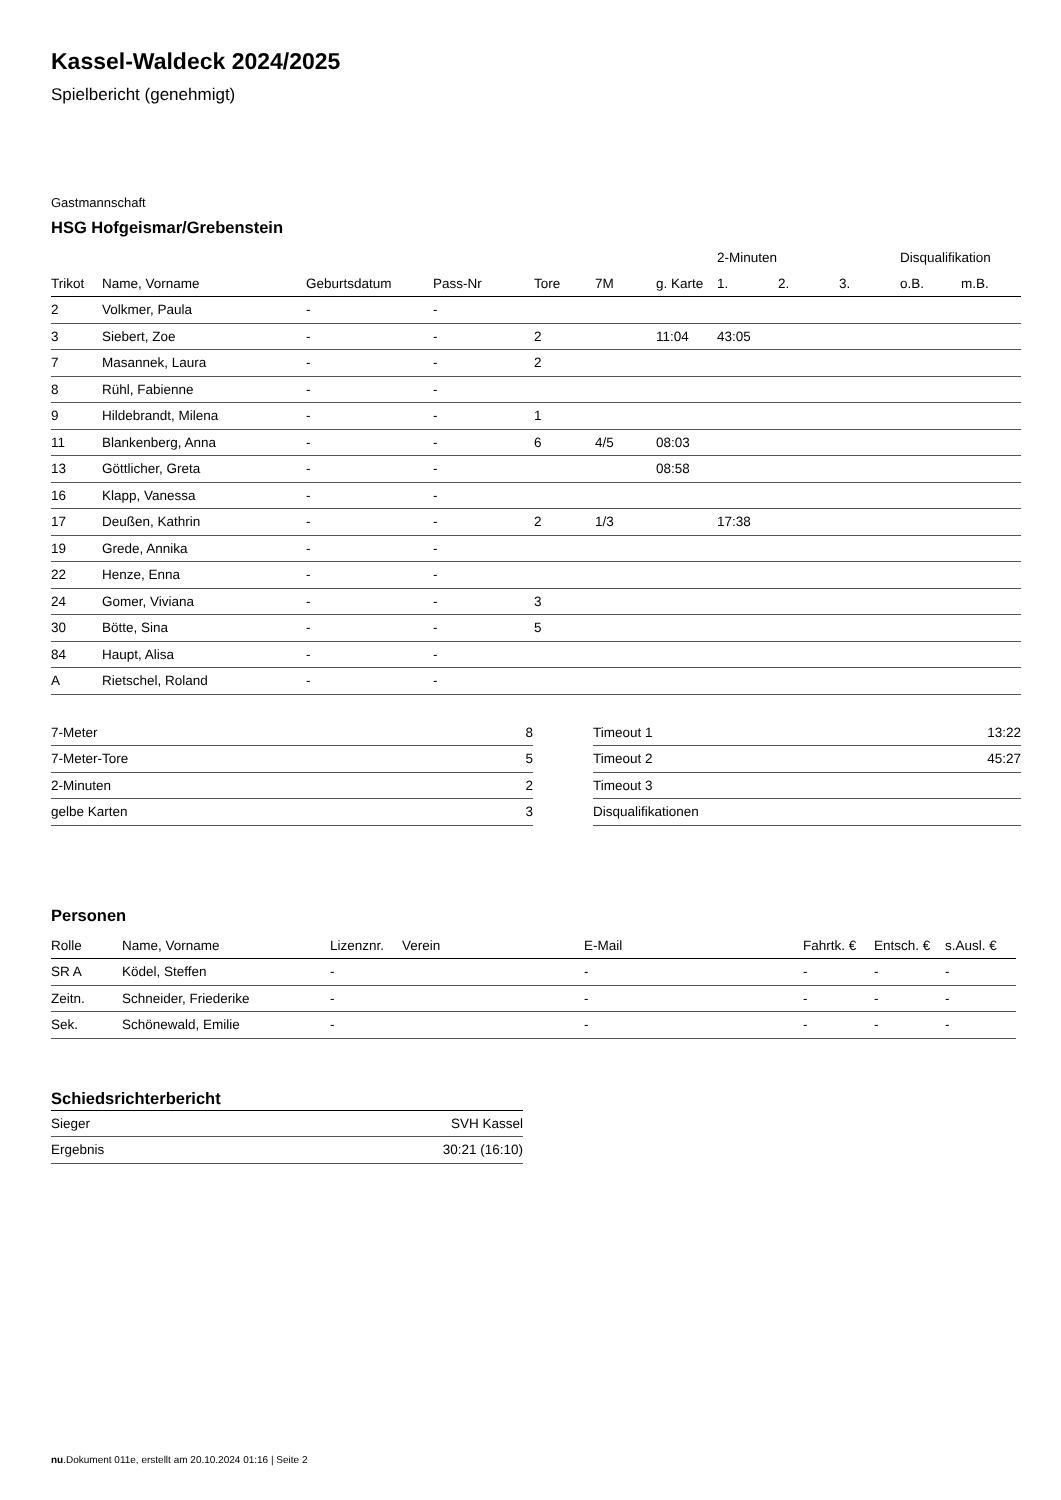Kassel-Waldeck 2024/2025
Spielbericht (genehmigt)
Gastmannschaft
HSG Hofgeismar/Grebenstein
| | | | | | | | 2-Minuten | | | Disqualifikation | |
| --- | --- | --- | --- | --- | --- | --- | --- | --- | --- | --- | --- |
| Trikot | Name, Vorname | Geburtsdatum | Pass-Nr | Tore | 7M | g. Karte | 1. | 2. | 3. | o.B. | m.B. |
| 2 | Volkmer, Paula | - | - | | | | | | | | |
| 3 | Siebert, Zoe | - | - | 2 | | 11:04 | 43:05 | | | | |
| 7 | Masannek, Laura | - | - | 2 | | | | | | | |
| 8 | Rühl, Fabienne | - | - | | | | | | | | |
| 9 | Hildebrandt, Milena | - | - | 1 | | | | | | | |
| 11 | Blankenberg, Anna | - | - | 6 | 4/5 | 08:03 | | | | | |
| 13 | Göttlicher, Greta | - | - | | | 08:58 | | | | | |
| 16 | Klapp, Vanessa | - | - | | | | | | | | |
| 17 | Deußen, Kathrin | - | - | 2 | 1/3 | | 17:38 | | | | |
| 19 | Grede, Annika | - | - | | | | | | | | |
| 22 | Henze, Enna | - | - | | | | | | | | |
| 24 | Gomer, Viviana | - | - | 3 | | | | | | | |
| 30 | Bötte, Sina | - | - | 5 | | | | | | | |
| 84 | Haupt, Alisa | - | - | | | | | | | | |
| A | Rietschel, Roland | - | - | | | | | | | | |
| 7-Meter | 8 |
| 7-Meter-Tore | 5 |
| 2-Minuten | 2 |
| gelbe Karten | 3 |
| Timeout 1 | 13:22 |
| Timeout 2 | 45:27 |
| Timeout 3 | |
| Disqualifikationen | |
Personen
| Rolle | Name, Vorname | Lizenznr. | Verein | E-Mail | Fahrtk. € | Entsch. € | s.Ausl. € |
| --- | --- | --- | --- | --- | --- | --- | --- |
| SR A | Ködel, Steffen | - | | - | - | - | - |
| Zeitn. | Schneider, Friederike | - | | - | - | - | - |
| Sek. | Schönewald, Emilie | - | | - | - | - | - |
Schiedsrichterbericht
| Sieger | SVH Kassel |
| Ergebnis | 30:21 (16:10) |
nu.Dokument 011e, erstellt am 20.10.2024 01:16 | Seite 2